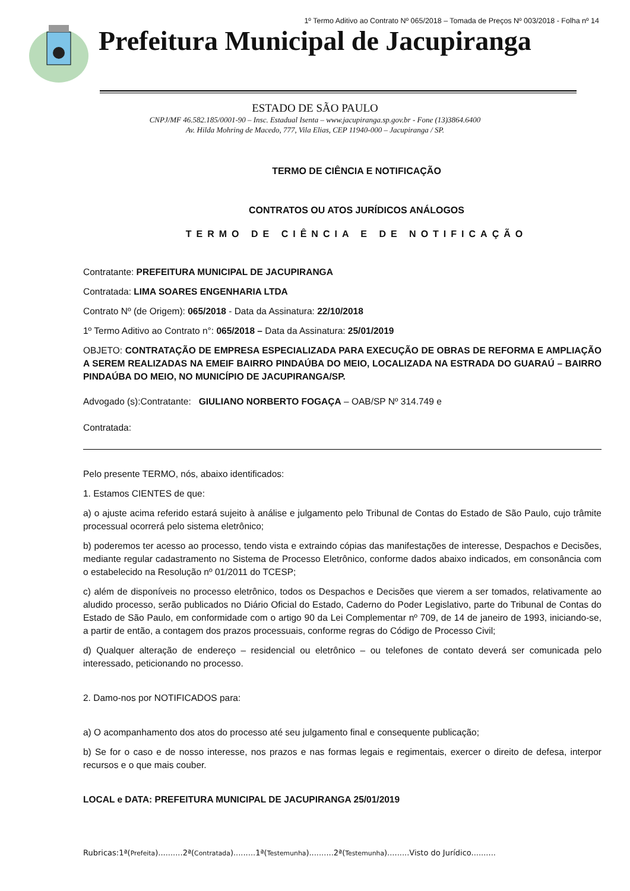1º Termo Aditivo ao Contrato Nº 065/2018 – Tomada de Preços Nº 003/2018 - Folha nº 14
Prefeitura Municipal de Jacupiranga
ESTADO DE SÃO PAULO
CNPJ/MF 46.582.185/0001-90 – Insc. Estadual Isenta – www.jacupiranga.sp.gov.br - Fone (13)3864.6400
Av. Hilda Mohring de Macedo, 777, Vila Elias, CEP 11940-000 – Jacupiranga / SP.
TERMO DE CIÊNCIA E NOTIFICAÇÃO
CONTRATOS OU ATOS JURÍDICOS ANÁLOGOS
TERMO DE CIÊNCIA E DE NOTIFICAÇÃO
Contratante: PREFEITURA MUNICIPAL DE JACUPIRANGA
Contratada: LIMA SOARES ENGENHARIA LTDA
Contrato Nº (de Origem): 065/2018 - Data da Assinatura: 22/10/2018
1º Termo Aditivo ao Contrato n°: 065/2018 – Data da Assinatura: 25/01/2019
OBJETO: CONTRATAÇÃO DE EMPRESA ESPECIALIZADA PARA EXECUÇÃO DE OBRAS DE REFORMA E AMPLIAÇÃO A SEREM REALIZADAS NA EMEIF BAIRRO PINDAÚBA DO MEIO, LOCALIZADA NA ESTRADA DO GUARAÚ – BAIRRO PINDAÚBA DO MEIO, NO MUNICÍPIO DE JACUPIRANGA/SP.
Advogado (s):Contratante: GIULIANO NORBERTO FOGAÇA – OAB/SP Nº 314.749 e
Contratada:
Pelo presente TERMO, nós, abaixo identificados:
1. Estamos CIENTES de que:
a) o ajuste acima referido estará sujeito à análise e julgamento pelo Tribunal de Contas do Estado de São Paulo, cujo trâmite processual ocorrerá pelo sistema eletrônico;
b) poderemos ter acesso ao processo, tendo vista e extraindo cópias das manifestações de interesse, Despachos e Decisões, mediante regular cadastramento no Sistema de Processo Eletrônico, conforme dados abaixo indicados, em consonância com o estabelecido na Resolução nº 01/2011 do TCESP;
c) além de disponíveis no processo eletrônico, todos os Despachos e Decisões que vierem a ser tomados, relativamente ao aludido processo, serão publicados no Diário Oficial do Estado, Caderno do Poder Legislativo, parte do Tribunal de Contas do Estado de São Paulo, em conformidade com o artigo 90 da Lei Complementar nº 709, de 14 de janeiro de 1993, iniciando-se, a partir de então, a contagem dos prazos processuais, conforme regras do Código de Processo Civil;
d) Qualquer alteração de endereço – residencial ou eletrônico – ou telefones de contato deverá ser comunicada pelo interessado, peticionando no processo.
2. Damo-nos por NOTIFICADOS para:
a) O acompanhamento dos atos do processo até seu julgamento final e consequente publicação;
b) Se for o caso e de nosso interesse, nos prazos e nas formas legais e regimentais, exercer o direito de defesa, interpor recursos e o que mais couber.
LOCAL e DATA: PREFEITURA MUNICIPAL DE JACUPIRANGA 25/01/2019
Rubricas:1ª(Prefeita)..........2ª(Contratada).........1ª(Testemunha)..........2ª(Testemunha).........Visto do Jurídico..........